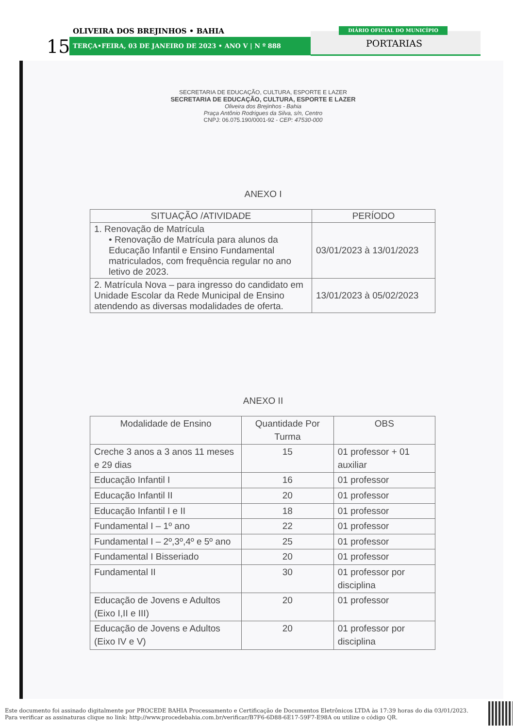OLIVEIRA DOS BREJINHOS • BAHIA
15 TERÇA•FEIRA, 03 DE JANEIRO DE 2023 • ANO V | N º 888
DIÁRIO OFICIAL DO MUNICÍPIO
PORTARIAS
SECRETARIA DE EDUCAÇÃO, CULTURA, ESPORTE E LAZER
SECRETARIA DE EDUCAÇÃO, CULTURA, ESPORTE E LAZER
Oliveira dos Brejinhos - Bahia
Praça Antônio Rodrigues da Silva, s/n, Centro
CNPJ: 06.075.190/0001-92 - CEP: 47530-000
ANEXO I
| SITUAÇÃO /ATIVIDADE | PERÍODO |
| --- | --- |
| 1. Renovação de Matrícula • Renovação de Matrícula para alunos da Educação Infantil e Ensino Fundamental matriculados, com frequência regular no ano letivo de 2023. | 03/01/2023 à 13/01/2023 |
| 2. Matrícula Nova – para ingresso do candidato em Unidade Escolar da Rede Municipal de Ensino atendendo as diversas modalidades de oferta. | 13/01/2023 à 05/02/2023 |
ANEXO II
| Modalidade de Ensino | Quantidade Por Turma | OBS |
| --- | --- | --- |
| Creche 3 anos a 3 anos 11 meses e 29 dias | 15 | 01 professor + 01 auxiliar |
| Educação Infantil I | 16 | 01 professor |
| Educação Infantil II | 20 | 01 professor |
| Educação Infantil I e II | 18 | 01 professor |
| Fundamental I – 1º ano | 22 | 01 professor |
| Fundamental I – 2º,3º,4º e 5º ano | 25 | 01 professor |
| Fundamental I Bisseriado | 20 | 01 professor |
| Fundamental II | 30 | 01 professor por disciplina |
| Educação de Jovens e Adultos (Eixo I,II e III) | 20 | 01 professor |
| Educação de Jovens e Adultos (Eixo IV e V) | 20 | 01 professor por disciplina |
Este documento foi assinado digitalmente por PROCEDE BAHIA Processamento e Certificação de Documentos Eletrônicos LTDA às 17:39 horas do dia 03/01/2023.
Para verificar as assinaturas clique no link: http://www.procedebahia.com.br/verificar/B7F6-6D88-6E17-59F7-E98A ou utilize o código QR.